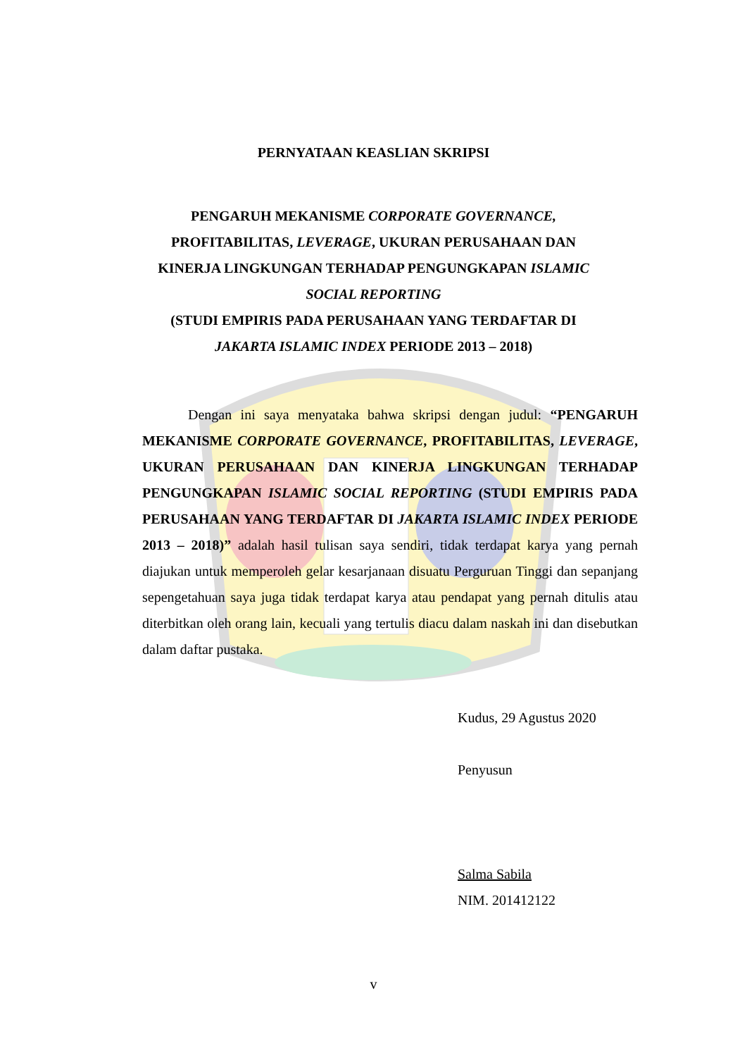PERNYATAAN KEASLIAN SKRIPSI
PENGARUH MEKANISME CORPORATE GOVERNANCE,
PROFITABILITAS, LEVERAGE, UKURAN PERUSAHAAN DAN
KINERJA LINGKUNGAN TERHADAP PENGUNGKAPAN ISLAMIC
SOCIAL REPORTING
(STUDI EMPIRIS PADA PERUSAHAAN YANG TERDAFTAR DI
JAKARTA ISLAMIC INDEX PERIODE 2013 – 2018)
Dengan ini saya menyataka bahwa skripsi dengan judul: “PENGARUH MEKANISME CORPORATE GOVERNANCE, PROFITABILITAS, LEVERAGE, UKURAN PERUSAHAAN DAN KINERJA LINGKUNGAN TERHADAP PENGUNGKAPAN ISLAMIC SOCIAL REPORTING (STUDI EMPIRIS PADA PERUSAHAAN YANG TERDAFTAR DI JAKARTA ISLAMIC INDEX PERIODE 2013 – 2018)” adalah hasil tulisan saya sendiri, tidak terdapat karya yang pernah diajukan untuk memperoleh gelar kesarjanaan disuatu Perguruan Tinggi dan sepanjang sepengetahuan saya juga tidak terdapat karya atau pendapat yang pernah ditulis atau diterbitkan oleh orang lain, kecuali yang tertulis diacu dalam naskah ini dan disebutkan dalam daftar pustaka.
Kudus, 29 Agustus 2020
Penyusun
Salma Sabila
NIM. 201412122
v